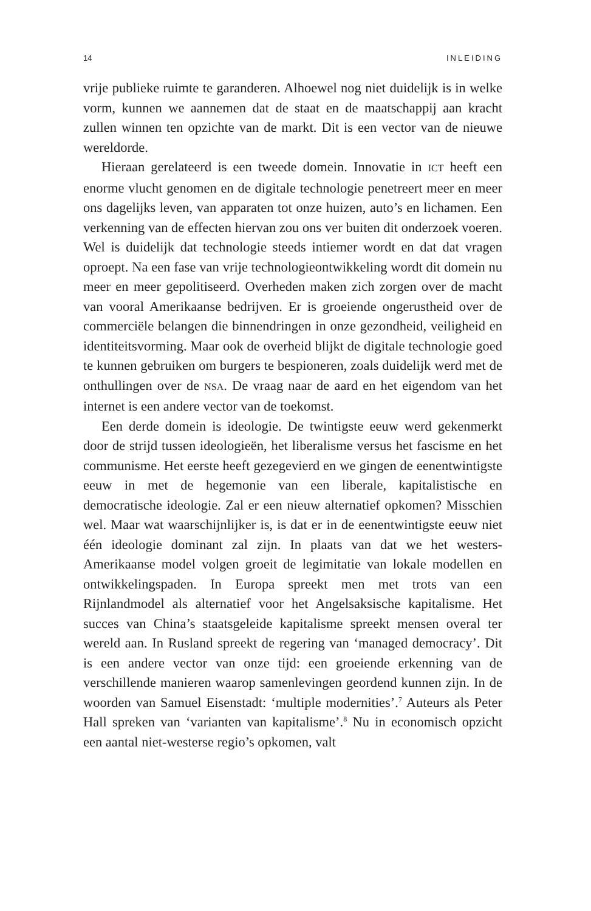14 INLEIDING
vrije publieke ruimte te garanderen. Alhoewel nog niet duidelijk is in welke vorm, kunnen we aannemen dat de staat en de maatschappij aan kracht zullen winnen ten opzichte van de markt. Dit is een vector van de nieuwe wereldorde.
Hieraan gerelateerd is een tweede domein. Innovatie in ICT heeft een enorme vlucht genomen en de digitale technologie penetreert meer en meer ons dagelijks leven, van apparaten tot onze huizen, auto’s en lichamen. Een verkenning van de effecten hiervan zou ons ver buiten dit onderzoek voeren. Wel is duidelijk dat technologie steeds intiemer wordt en dat dat vragen oproept. Na een fase van vrije technologieontwikkeling wordt dit domein nu meer en meer gepolitiseerd. Overheden maken zich zorgen over de macht van vooral Amerikaanse bedrijven. Er is groeiende ongerustheid over de commerciële belangen die binnendringen in onze gezondheid, veiligheid en identiteitsvorming. Maar ook de overheid blijkt de digitale technologie goed te kunnen gebruiken om burgers te bespioneren, zoals duidelijk werd met de onthullingen over de NSA. De vraag naar de aard en het eigendom van het internet is een andere vector van de toekomst.
Een derde domein is ideologie. De twintigste eeuw werd gekenmerkt door de strijd tussen ideologieën, het liberalisme versus het fascisme en het communisme. Het eerste heeft gezegevierd en we gingen de eenentwintigste eeuw in met de hegemonie van een liberale, kapitalistische en democratische ideologie. Zal er een nieuw alternatief opkomen? Misschien wel. Maar wat waarschijnlijker is, is dat er in de eenentwintigste eeuw niet één ideologie dominant zal zijn. In plaats van dat we het westers-Amerikaanse model volgen groeit de legimitatie van lokale modellen en ontwikkelingspaden. In Europa spreekt men met trots van een Rijnlandmodel als alternatief voor het Angelsaksische kapitalisme. Het succes van China’s staatsgeleide kapitalisme spreekt mensen overal ter wereld aan. In Rusland spreekt de regering van ‘managed democracy’. Dit is een andere vector van onze tijd: een groeiende erkenning van de verschillende manieren waarop samenlevingen geordend kunnen zijn. In de woorden van Samuel Eisenstadt: ‘multiple modernities’.<sup>7</sup> Auteurs als Peter Hall spreken van ‘varianten van kapitalisme’.<sup>8</sup> Nu in economisch opzicht een aantal niet-westerse regio’s opkomen, valt